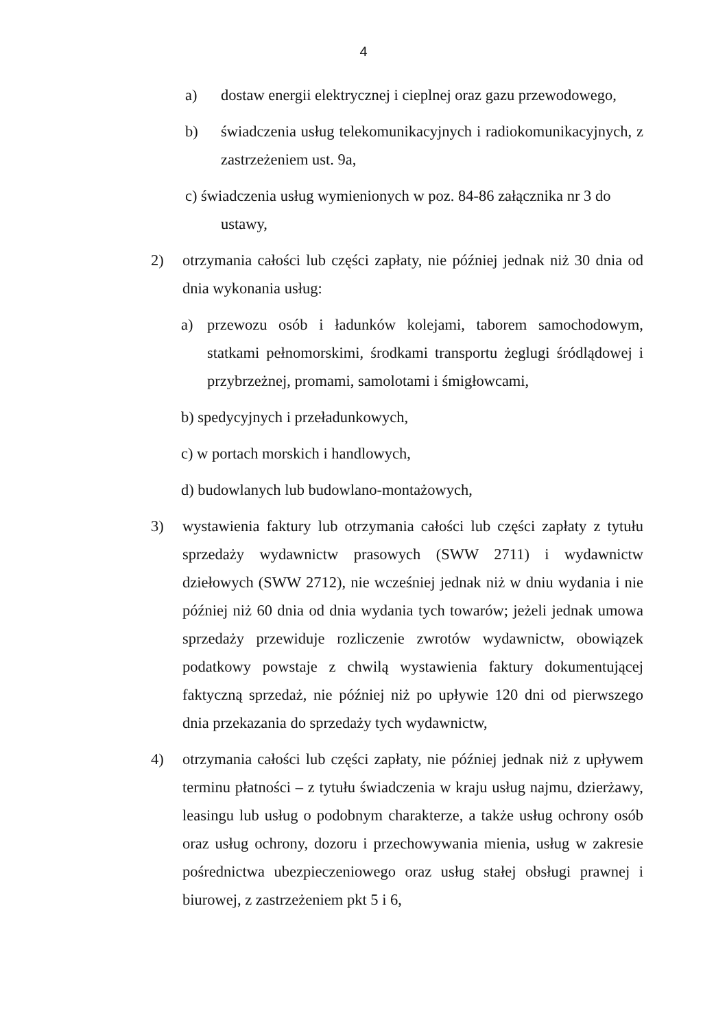4
a) dostaw energii elektrycznej i cieplnej oraz gazu przewodowego,
b) świadczenia usług telekomunikacyjnych i radiokomunikacyjnych, z zastrzeżeniem ust. 9a,
c) świadczenia usług wymienionych w poz. 84-86 załącznika nr 3 do
ustawy,
2) otrzymania całości lub części zapłaty, nie później jednak niż 30 dnia od dnia wykonania usług:
a) przewozu osób i ładunków kolejami, taborem samochodowym, statkami pełnomorskimi, środkami transportu żeglugi śródlądowej i przybrzeżnej, promami, samolotami i śmigłowcami,
b) spedycyjnych i przeładunkowych,
c) w portach morskich i handlowych,
d) budowlanych lub budowlano-montażowych,
3) wystawienia faktury lub otrzymania całości lub części zapłaty z tytułu sprzedaży wydawnictw prasowych (SWW 2711) i wydawnictw dziełowych (SWW 2712), nie wcześniej jednak niż w dniu wydania i nie później niż 60 dnia od dnia wydania tych towarów; jeżeli jednak umowa sprzedaży przewiduje rozliczenie zwrotów wydawnictw, obowiązek podatkowy powstaje z chwilą wystawienia faktury dokumentującej faktyczną sprzedaż, nie później niż po upływie 120 dni od pierwszego dnia przekazania do sprzedaży tych wydawnictw,
4) otrzymania całości lub części zapłaty, nie później jednak niż z upływem terminu płatności – z tytułu świadczenia w kraju usług najmu, dzierżawy, leasingu lub usług o podobnym charakterze, a także usług ochrony osób oraz usług ochrony, dozoru i przechowywania mienia, usług w zakresie pośrednictwa ubezpieczeniowego oraz usług stałej obsługi prawnej i biurowej, z zastrzeżeniem pkt 5 i 6,